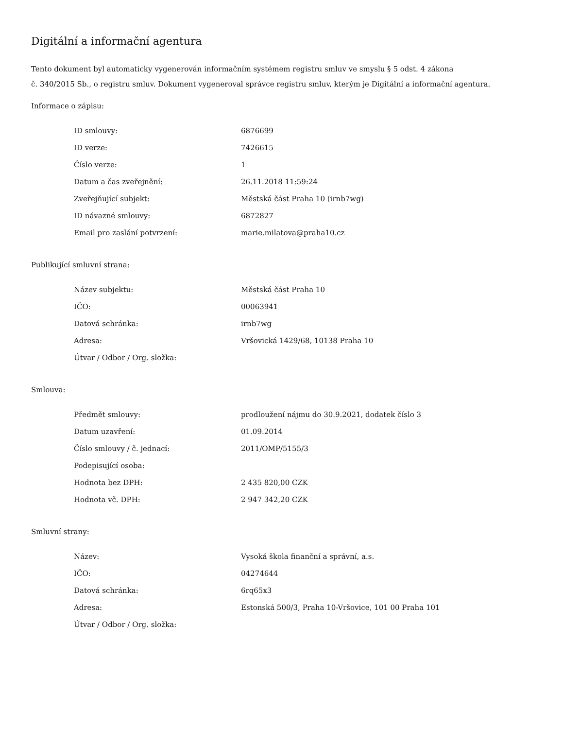Digitální a informační agentura
Tento dokument byl automaticky vygenerován informačním systémem registru smluv ve smyslu § 5 odst. 4 zákona
č. 340/2015 Sb., o registru smluv. Dokument vygeneroval správce registru smluv, kterým je Digitální a informační agentura.
Informace o zápisu:
| ID smlouvy: | 6876699 |
| ID verze: | 7426615 |
| Číslo verze: | 1 |
| Datum a čas zveřejnění: | 26.11.2018 11:59:24 |
| Zveřejňující subjekt: | Městská část Praha 10 (irnb7wg) |
| ID návazné smlouvy: | 6872827 |
| Email pro zaslání potvrzení: | marie.milatova@praha10.cz |
Publikující smluvní strana:
| Název subjektu: | Městská část Praha 10 |
| IČO: | 00063941 |
| Datová schránka: | irnb7wg |
| Adresa: | Vršovická 1429/68, 10138 Praha 10 |
| Útvar / Odbor / Org. složka: | |
Smlouva:
| Předmět smlouvy: | prodloužení nájmu do 30.9.2021, dodatek číslo 3 |
| Datum uzavření: | 01.09.2014 |
| Číslo smlouvy / č. jednací: | 2011/OMP/5155/3 |
| Podepisující osoba: | |
| Hodnota bez DPH: | 2 435 820,00 CZK |
| Hodnota vč. DPH: | 2 947 342,20 CZK |
Smluvní strany:
| Název: | Vysoká škola finanční a správní, a.s. |
| IČO: | 04274644 |
| Datová schránka: | 6rq65x3 |
| Adresa: | Estonská 500/3, Praha 10-Vršovice, 101 00 Praha 101 |
| Útvar / Odbor / Org. složka: | |